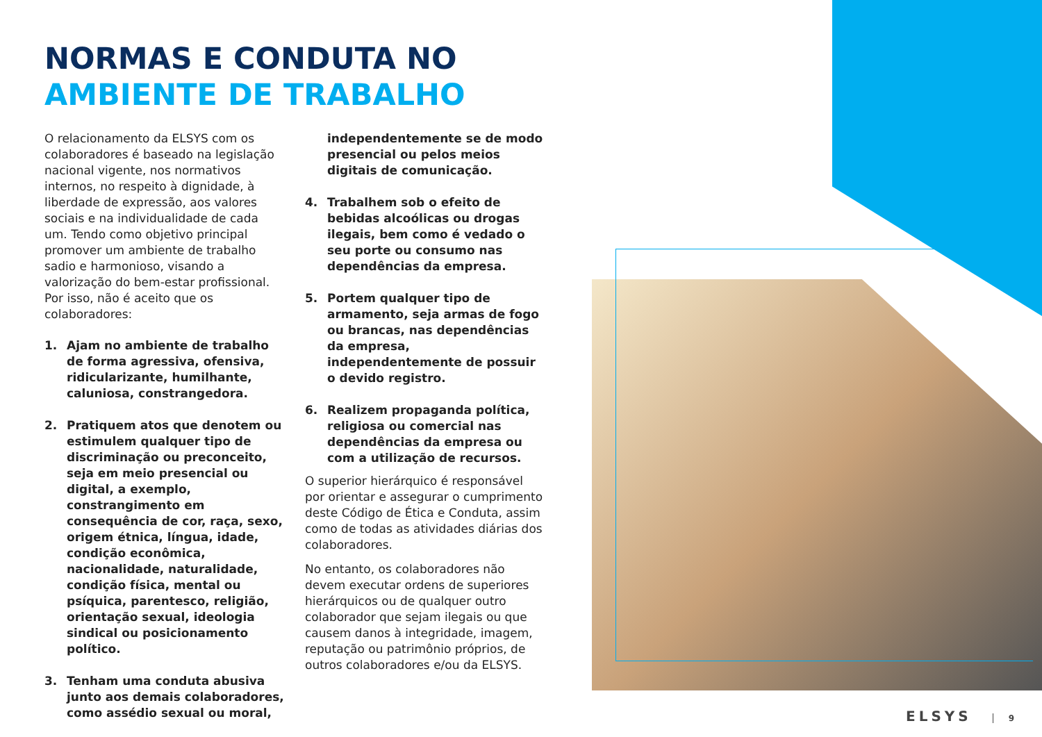NORMAS E CONDUTA NO
AMBIENTE DE TRABALHO
O relacionamento da ELSYS com os colaboradores é baseado na legislação nacional vigente, nos normativos internos, no respeito à dignidade, à liberdade de expressão, aos valores sociais e na individualidade de cada um. Tendo como objetivo principal promover um ambiente de trabalho sadio e harmonioso, visando a valorização do bem-estar profissional. Por isso, não é aceito que os colaboradores:
1. Ajam no ambiente de trabalho de forma agressiva, ofensiva, ridicularizante, humilhante, caluniosa, constrangedora.
2. Pratiquem atos que denotem ou estimulem qualquer tipo de discriminação ou preconceito, seja em meio presencial ou digital, a exemplo, constrangimento em consequência de cor, raça, sexo, origem étnica, língua, idade, condição econômica, nacionalidade, naturalidade, condição física, mental ou psíquica, parentesco, religião, orientação sexual, ideologia sindical ou posicionamento político.
3. Tenham uma conduta abusiva junto aos demais colaboradores, como assédio sexual ou moral,
independentemente se de modo presencial ou pelos meios digitais de comunicação.
4. Trabalhem sob o efeito de bebidas alcoólicas ou drogas ilegais, bem como é vedado o seu porte ou consumo nas dependências da empresa.
5. Portem qualquer tipo de armamento, seja armas de fogo ou brancas, nas dependências da empresa, independentemente de possuir o devido registro.
6. Realizem propaganda política, religiosa ou comercial nas dependências da empresa ou com a utilização de recursos.
O superior hierárquico é responsável por orientar e assegurar o cumprimento deste Código de Ética e Conduta, assim como de todas as atividades diárias dos colaboradores.
No entanto, os colaboradores não devem executar ordens de superiores hierárquicos ou de qualquer outro colaborador que sejam ilegais ou que causem danos à integridade, imagem, reputação ou patrimônio próprios, de outros colaboradores e/ou da ELSYS.
ELSYS 9